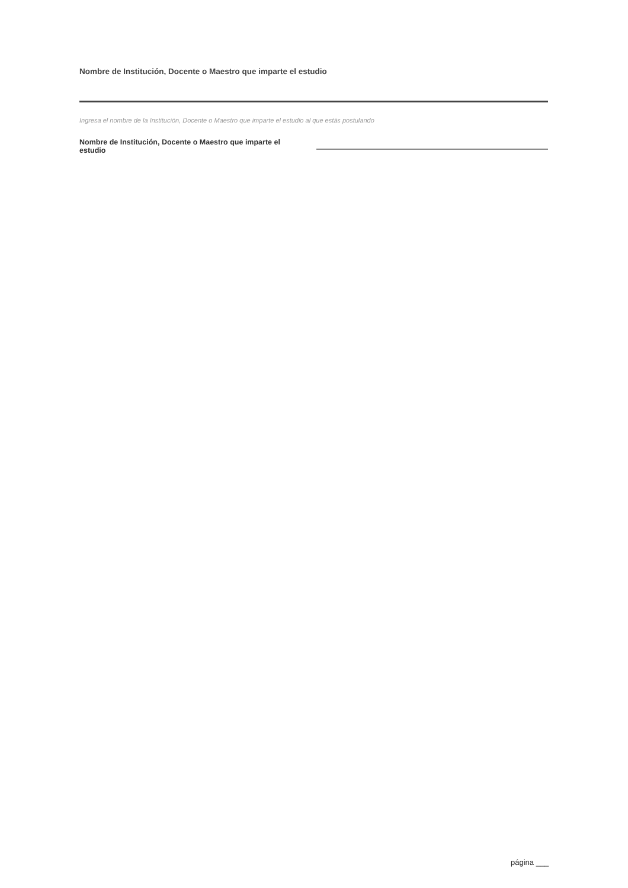Nombre de Institución, Docente o Maestro que imparte el estudio
Ingresa el nombre de la Institución, Docente o Maestro que imparte el estudio al que estás postulando
Nombre de Institución, Docente o Maestro que imparte el estudio
página ___